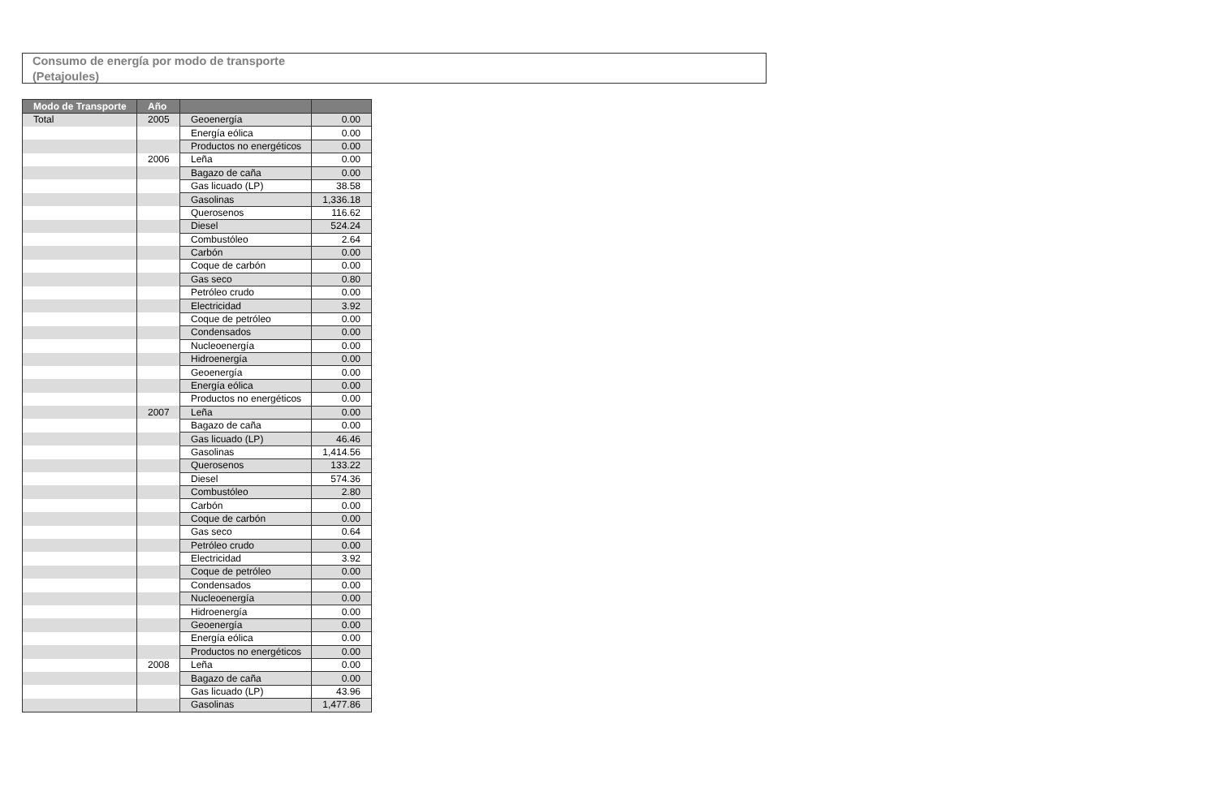Consumo de energía por modo de transporte
(Petajoules)
| Modo de Transporte | Año | | |
| --- | --- | --- | --- |
| Total | 2005 | Geoenergía | 0.00 |
| | | Energía eólica | 0.00 |
| | | Productos no energéticos | 0.00 |
| | 2006 | Leña | 0.00 |
| | | Bagazo de caña | 0.00 |
| | | Gas licuado (LP) | 38.58 |
| | | Gasolinas | 1,336.18 |
| | | Querosenos | 116.62 |
| | | Diesel | 524.24 |
| | | Combustóleo | 2.64 |
| | | Carbón | 0.00 |
| | | Coque de carbón | 0.00 |
| | | Gas seco | 0.80 |
| | | Petróleo crudo | 0.00 |
| | | Electricidad | 3.92 |
| | | Coque de petróleo | 0.00 |
| | | Condensados | 0.00 |
| | | Nucleoenergía | 0.00 |
| | | Hidroenergía | 0.00 |
| | | Geoenergía | 0.00 |
| | | Energía eólica | 0.00 |
| | | Productos no energéticos | 0.00 |
| | 2007 | Leña | 0.00 |
| | | Bagazo de caña | 0.00 |
| | | Gas licuado (LP) | 46.46 |
| | | Gasolinas | 1,414.56 |
| | | Querosenos | 133.22 |
| | | Diesel | 574.36 |
| | | Combustóleo | 2.80 |
| | | Carbón | 0.00 |
| | | Coque de carbón | 0.00 |
| | | Gas seco | 0.64 |
| | | Petróleo crudo | 0.00 |
| | | Electricidad | 3.92 |
| | | Coque de petróleo | 0.00 |
| | | Condensados | 0.00 |
| | | Nucleoenergía | 0.00 |
| | | Hidroenergía | 0.00 |
| | | Geoenergía | 0.00 |
| | | Energía eólica | 0.00 |
| | | Productos no energéticos | 0.00 |
| | 2008 | Leña | 0.00 |
| | | Bagazo de caña | 0.00 |
| | | Gas licuado (LP) | 43.96 |
| | | Gasolinas | 1,477.86 |